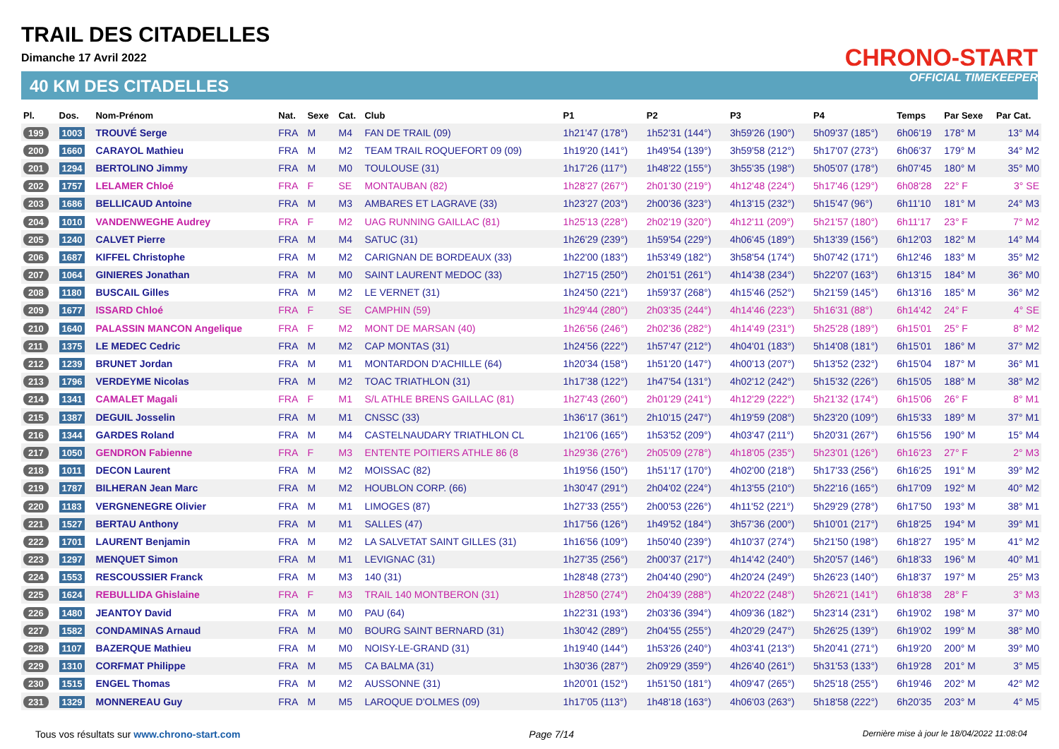TRAIL DES CITADELLES
Dimanche 17 Avril 2022
40 KM DES CITADELLES
CHRONO-START
OFFICIAL TIMEKEEPER
| Pl. | Dos. | Nom-Prénom | Nat. | Sexe | Cat. | Club | P1 | P2 | P3 | P4 | Temps | Par Sexe | Par Cat. |
| --- | --- | --- | --- | --- | --- | --- | --- | --- | --- | --- | --- | --- | --- |
| 199 | 1003 | TROUVÉ Serge | FRA | M | M4 | FAN DE TRAIL (09) | 1h21'47 (178°) | 1h52'31 (144°) | 3h59'26 (190°) | 5h09'37 (185°) | 6h06'19 | 178° M | 13° M4 |
| 200 | 1660 | CARAYOL Mathieu | FRA | M | M2 | TEAM TRAIL ROQUEFORT 09 (09) | 1h19'20 (141°) | 1h49'54 (139°) | 3h59'58 (212°) | 5h17'07 (273°) | 6h06'37 | 179° M | 34° M2 |
| 201 | 1294 | BERTOLINO Jimmy | FRA | M | M0 | TOULOUSE (31) | 1h17'26 (117°) | 1h48'22 (155°) | 3h55'35 (198°) | 5h05'07 (178°) | 6h07'45 | 180° M | 35° M0 |
| 202 | 1757 | LELAMER Chloé | FRA | F | SE | MONTAUBAN (82) | 1h28'27 (267°) | 2h01'30 (219°) | 4h12'48 (224°) | 5h17'46 (129°) | 6h08'28 | 22° F | 3° SE |
| 203 | 1686 | BELLICAUD Antoine | FRA | M | M3 | AMBARES ET LAGRAVE (33) | 1h23'27 (203°) | 2h00'36 (323°) | 4h13'15 (232°) | 5h15'47 (96°) | 6h11'10 | 181° M | 24° M3 |
| 204 | 1010 | VANDENWEGHE Audrey | FRA | F | M2 | UAG RUNNING GAILLAC (81) | 1h25'13 (228°) | 2h02'19 (320°) | 4h12'11 (209°) | 5h21'57 (180°) | 6h11'17 | 23° F | 7° M2 |
| 205 | 1240 | CALVET Pierre | FRA | M | M4 | SATUC (31) | 1h26'29 (239°) | 1h59'54 (229°) | 4h06'45 (189°) | 5h13'39 (156°) | 6h12'03 | 182° M | 14° M4 |
| 206 | 1687 | KIFFEL Christophe | FRA | M | M2 | CARIGNAN DE BORDEAUX (33) | 1h22'00 (183°) | 1h53'49 (182°) | 3h58'54 (174°) | 5h07'42 (171°) | 6h12'46 | 183° M | 35° M2 |
| 207 | 1064 | GINIERES Jonathan | FRA | M | M0 | SAINT LAURENT MEDOC (33) | 1h27'15 (250°) | 2h01'51 (261°) | 4h14'38 (234°) | 5h22'07 (163°) | 6h13'15 | 184° M | 36° M0 |
| 208 | 1180 | BUSCAIL Gilles | FRA | M | M2 | LE VERNET (31) | 1h24'50 (221°) | 1h59'37 (268°) | 4h15'46 (252°) | 5h21'59 (145°) | 6h13'16 | 185° M | 36° M2 |
| 209 | 1677 | ISSARD Chloé | FRA | F | SE | CAMPHIN (59) | 1h29'44 (280°) | 2h03'35 (244°) | 4h14'46 (223°) | 5h16'31 (88°) | 6h14'42 | 24° F | 4° SE |
| 210 | 1640 | PALASSIN MANCON Angelique | FRA | F | M2 | MONT DE MARSAN (40) | 1h26'56 (246°) | 2h02'36 (282°) | 4h14'49 (231°) | 5h25'28 (189°) | 6h15'01 | 25° F | 8° M2 |
| 211 | 1375 | LE MEDEC Cedric | FRA | M | M2 | CAP MONTAS (31) | 1h24'56 (222°) | 1h57'47 (212°) | 4h04'01 (183°) | 5h14'08 (181°) | 6h15'01 | 186° M | 37° M2 |
| 212 | 1239 | BRUNET Jordan | FRA | M | M1 | MONTARDON D'ACHILLE (64) | 1h20'34 (158°) | 1h51'20 (147°) | 4h00'13 (207°) | 5h13'52 (232°) | 6h15'04 | 187° M | 36° M1 |
| 213 | 1796 | VERDEYME Nicolas | FRA | M | M2 | TOAC TRIATHLON (31) | 1h17'38 (122°) | 1h47'54 (131°) | 4h02'12 (242°) | 5h15'32 (226°) | 6h15'05 | 188° M | 38° M2 |
| 214 | 1341 | CAMALET Magali | FRA | F | M1 | S/L ATHLE BRENS GAILLAC (81) | 1h27'43 (260°) | 2h01'29 (241°) | 4h12'29 (222°) | 5h21'32 (174°) | 6h15'06 | 26° F | 8° M1 |
| 215 | 1387 | DEGUIL Josselin | FRA | M | M1 | CNSSC (33) | 1h36'17 (361°) | 2h10'15 (247°) | 4h19'59 (208°) | 5h23'20 (109°) | 6h15'33 | 189° M | 37° M1 |
| 216 | 1344 | GARDES Roland | FRA | M | M4 | CASTELNAUDARY TRIATHLON CL | 1h21'06 (165°) | 1h53'52 (209°) | 4h03'47 (211°) | 5h20'31 (267°) | 6h15'56 | 190° M | 15° M4 |
| 217 | 1050 | GENDRON Fabienne | FRA | F | M3 | ENTENTE POITIERS ATHLE 86 (8 | 1h29'36 (276°) | 2h05'09 (278°) | 4h18'05 (235°) | 5h23'01 (126°) | 6h16'23 | 27° F | 2° M3 |
| 218 | 1011 | DECON Laurent | FRA | M | M2 | MOISSAC (82) | 1h19'56 (150°) | 1h51'17 (170°) | 4h02'00 (218°) | 5h17'33 (256°) | 6h16'25 | 191° M | 39° M2 |
| 219 | 1787 | BILHERAN Jean Marc | FRA | M | M2 | HOUBLON CORP. (66) | 1h30'47 (291°) | 2h04'02 (224°) | 4h13'55 (210°) | 5h22'16 (165°) | 6h17'09 | 192° M | 40° M2 |
| 220 | 1183 | VERGNENEGRE Olivier | FRA | M | M1 | LIMOGES (87) | 1h27'33 (255°) | 2h00'53 (226°) | 4h11'52 (221°) | 5h29'29 (278°) | 6h17'50 | 193° M | 38° M1 |
| 221 | 1527 | BERTAU Anthony | FRA | M | M1 | SALLES (47) | 1h17'56 (126°) | 1h49'52 (184°) | 3h57'36 (200°) | 5h10'01 (217°) | 6h18'25 | 194° M | 39° M1 |
| 222 | 1701 | LAURENT Benjamin | FRA | M | M2 | LA SALVETAT SAINT GILLES (31) | 1h16'56 (109°) | 1h50'40 (239°) | 4h10'37 (274°) | 5h21'50 (198°) | 6h18'27 | 195° M | 41° M2 |
| 223 | 1297 | MENQUET Simon | FRA | M | M1 | LEVIGNAC (31) | 1h27'35 (256°) | 2h00'37 (217°) | 4h14'42 (240°) | 5h20'57 (146°) | 6h18'33 | 196° M | 40° M1 |
| 224 | 1553 | RESCOUSSIER Franck | FRA | M | M3 | 140 (31) | 1h28'48 (273°) | 2h04'40 (290°) | 4h20'24 (249°) | 5h26'23 (140°) | 6h18'37 | 197° M | 25° M3 |
| 225 | 1624 | REBULLIDA Ghislaine | FRA | F | M3 | TRAIL 140 MONTBERON (31) | 1h28'50 (274°) | 2h04'39 (288°) | 4h20'22 (248°) | 5h26'21 (141°) | 6h18'38 | 28° F | 3° M3 |
| 226 | 1480 | JEANTOY David | FRA | M | M0 | PAU (64) | 1h22'31 (193°) | 2h03'36 (394°) | 4h09'36 (182°) | 5h23'14 (231°) | 6h19'02 | 198° M | 37° M0 |
| 227 | 1582 | CONDAMINAS Arnaud | FRA | M | M0 | BOURG SAINT BERNARD (31) | 1h30'42 (289°) | 2h04'55 (255°) | 4h20'29 (247°) | 5h26'25 (139°) | 6h19'02 | 199° M | 38° M0 |
| 228 | 1107 | BAZERQUE Mathieu | FRA | M | M0 | NOISY-LE-GRAND (31) | 1h19'40 (144°) | 1h53'26 (240°) | 4h03'41 (213°) | 5h20'41 (271°) | 6h19'20 | 200° M | 39° M0 |
| 229 | 1310 | CORFMAT Philippe | FRA | M | M5 | CA BALMA (31) | 1h30'36 (287°) | 2h09'29 (359°) | 4h26'40 (261°) | 5h31'53 (133°) | 6h19'28 | 201° M | 3° M5 |
| 230 | 1515 | ENGEL Thomas | FRA | M | M2 | AUSSONNE (31) | 1h20'01 (152°) | 1h51'50 (181°) | 4h09'47 (265°) | 5h25'18 (255°) | 6h19'46 | 202° M | 42° M2 |
| 231 | 1329 | MONNEREAU Guy | FRA | M | M5 | LAROQUE D'OLMES (09) | 1h17'05 (113°) | 1h48'18 (163°) | 4h06'03 (263°) | 5h18'58 (222°) | 6h20'35 | 203° M | 4° M5 |
Tous vos résultats sur www.chrono-start.com Page 7/14 Dernière mise à jour le 18/04/2022 11:08:04